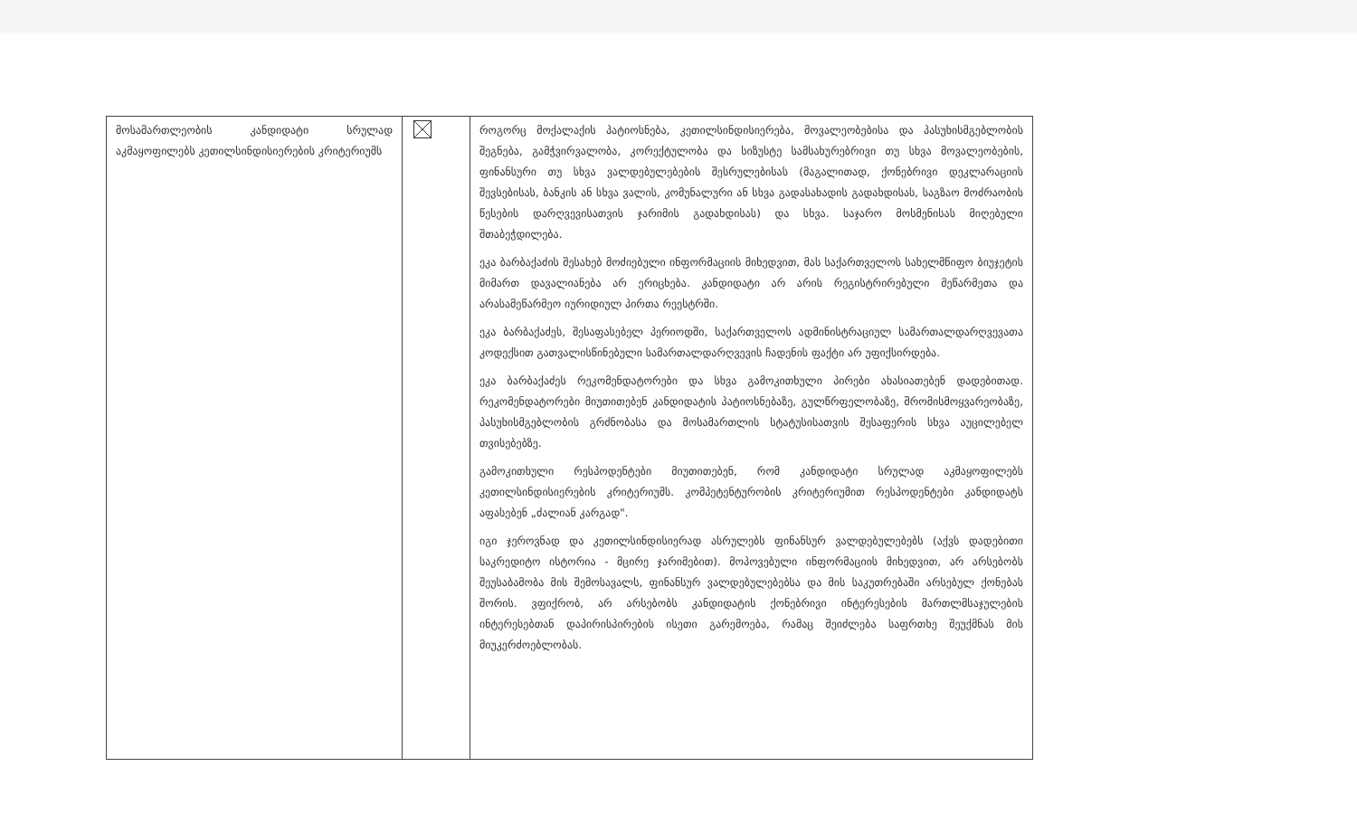| მოსამართლეობის კანდიდატი სრულად აკმაყოფილებს კეთილსინდისიერების კრიტერიუმს | | როგორც მოქალაქის პატიოსნება, კეთილსინდისიერება, მოვალეობებისა და პასუხისმგებლობის შეგნება, გამჭვირვალობა, კორექტულობა და სიზუსტე სამსახურებრივი თუ სხვა მოვალეობების, ფინანსური თუ სხვა ვალდებულებების შესრულებისას (მაგალითად, ქონებრივი დეკლარაციის შევსებისას, ბანკის ან სხვა ვალის, კომუნალური ან სხვა გადასახადის გადახდისას, საგზაო მოძრაობის წესების დარღვევისათვის ჯარიმის გადახდისას) და სხვა. საჯარო მოსმენისას მიღებული შთაბეჭდილება. ეკა ბარბაქაძის შესახებ მოძიებული ინფორმაციის მიხედვით, მას საქართველოს სახელმწიფო ბიუჯეტის მიმართ დავალიანება არ ერიცხება. კანდიდატი არ არის რეგისტრირებული მეწარმეთა და არასამეწარმეო იურიდიულ პირთა რეესტრში. ეკა ბარბაქაძეს, შესაფასებელ პერიოდში, საქართველოს ადმინისტრაციულ სამართალდარღვევათა კოდექსით გათვალისწინებული სამართალდარღვევის ჩადენის ფაქტი არ უფიქსირდება. ეკა ბარბაქაძეს რეკომენდატორები და სხვა გამოკითხული პირები ახასიათებენ დადებითად. რეკომენდატორები მიუთითებენ კანდიდატის პატიოსნებაზე, გულწრფელობაზე, შრომისმოყვარეობაზე, პასუხისმგებლობის გრძნობასა და მოსამართლის სტატუსისათვის შესაფერის სხვა აუცილებელ თვისებებზე. გამოკითხული რესპოდენტები მიუთითებენ, რომ კანდიდატი სრულად აკმაყოფილებს კეთილსინდისიერების კრიტერიუმს. კომპეტენტურობის კრიტერიუმით რესპოდენტები კანდიდატს აფასებენ „ძალიან კარგად". იგი ჯეროვნად და კეთილსინდისიერად ასრულებს ფინანსურ ვალდებულებებს (აქვს დადებითი საკრედიტო ისტორია - მცირე ჯარიმებით). მოპოვებული ინფორმაციის მიხედვით, არ არსებობს შეუსაბამობა მის შემოსავალს, ფინანსურ ვალდებულებებსა და მის საკუთრებაში არსებულ ქონებას შორის. ვფიქრობ, არ არსებობს კანდიდატის ქონებრივი ინტერესების მართლმსაჯულების ინტერესებთან დაპირისპირების ისეთი გარემოება, რამაც შეიძლება საფრთხე შეუქმნას მის მიუკერძოებლობას. |